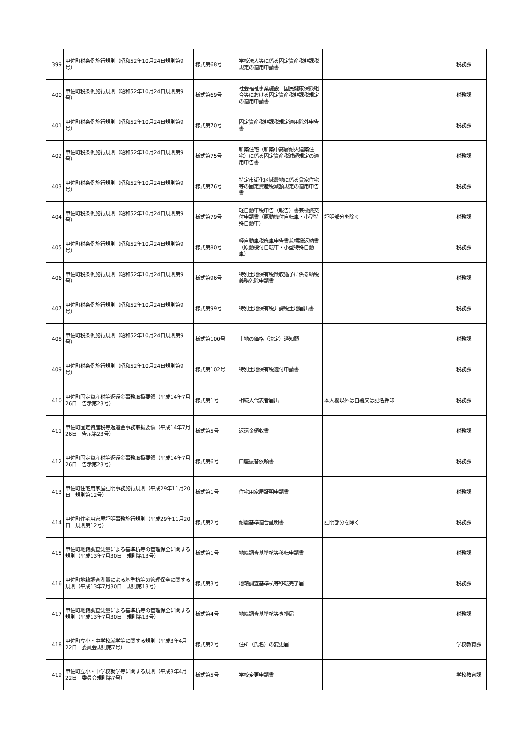| 399 | 甲佐町税条例施行規則（昭和52年10月24日規則第9号） | 様式第68号 | 学校法人等に係る固定資産税非課税規定の適用申請書 | | 税務課 |
| 400 | 甲佐町税条例施行規則（昭和52年10月24日規則第9号） | 様式第69号 | 社会福祉事業施設 国民健康保険組合等における固定資産税非課税規定の適用申請書 | | 税務課 |
| 401 | 甲佐町税条例施行規則（昭和52年10月24日規則第9号） | 様式第70号 | 固定資産税非課税規定適用除外申告書 | | 税務課 |
| 402 | 甲佐町税条例施行規則（昭和52年10月24日規則第9号） | 様式第75号 | 新築住宅（新築中高層耐火建築住宅）に係る固定資産税減額規定の適用申告書 | | 税務課 |
| 403 | 甲佐町税条例施行規則（昭和52年10月24日規則第9号） | 様式第76号 | 特定市街化区域農地に係る貸家住宅等の固定資産税減額規定の適用申告書 | | 税務課 |
| 404 | 甲佐町税条例施行規則（昭和52年10月24日規則第9号） | 様式第79号 | 軽自動車税申告（報告）書兼標識交付申請書（原動機付自転車・小型特殊自動車） | 証明部分を除く | 税務課 |
| 405 | 甲佐町税条例施行規則（昭和52年10月24日規則第9号） | 様式第80号 | 軽自動車税廃車申告書兼標識返納書（原動機付自転車・小型特殊自動車） | | 税務課 |
| 406 | 甲佐町税条例施行規則（昭和52年10月24日規則第9号） | 様式第96号 | 特別土地保有税徴収猶予に係る納税義務免除申請書 | | 税務課 |
| 407 | 甲佐町税条例施行規則（昭和52年10月24日規則第9号） | 様式第99号 | 特別土地保有税非課税土地届出書 | | 税務課 |
| 408 | 甲佐町税条例施行規則（昭和52年10月24日規則第9号） | 様式第100号 | 土地の価格（決定）通知願 | | 税務課 |
| 409 | 甲佐町税条例施行規則（昭和52年10月24日規則第9号） | 様式第102号 | 特別土地保有税還付申請書 | | 税務課 |
| 410 | 甲佐町固定資産税等返還金事務取扱要領（平成14年7月26日 告示第23号） | 様式第1号 | 相続人代表者届出 | 本人欄以外は自署又は記名押印 | 税務課 |
| 411 | 甲佐町固定資産税等返還金事務取扱要領（平成14年7月26日 告示第23号） | 様式第5号 | 返還金領収書 | | 税務課 |
| 412 | 甲佐町固定資産税等返還金事務取扱要領（平成14年7月26日 告示第23号） | 様式第6号 | 口座振替依頼書 | | 税務課 |
| 413 | 甲佐町住宅用家屋証明事務施行規則（平成29年11月20日 規則第12号） | 様式第1号 | 住宅用家屋証明申請書 | | 税務課 |
| 414 | 甲佐町住宅用家屋証明事務施行規則（平成29年11月20日 規則第12号） | 様式第2号 | 耐震基準適合証明書 | 証明部分を除く | 税務課 |
| 415 | 甲佐町地籍調査測量による基準杭等の管理保全に関する規則（平成13年7月30日 規則第13号） | 様式第1号 | 地籍調査基準杭等移転申請書 | | 税務課 |
| 416 | 甲佐町地籍調査測量による基準杭等の管理保全に関する規則（平成13年7月30日 規則第13号） | 様式第3号 | 地籍調査基準杭等移転完了届 | | 税務課 |
| 417 | 甲佐町地籍調査測量による基準杭等の管理保全に関する規則（平成13年7月30日 規則第13号） | 様式第4号 | 地籍調査基準杭等き損届 | | 税務課 |
| 418 | 甲佐町立小・中学校就学等に関する規則（平成3年4月22日 委員会規則第7号） | 様式第2号 | 住所（氏名）の変更届 | | 学校教育課 |
| 419 | 甲佐町立小・中学校就学等に関する規則（平成3年4月22日 委員会規則第7号） | 様式第5号 | 学校変更申請書 | | 学校教育課 |